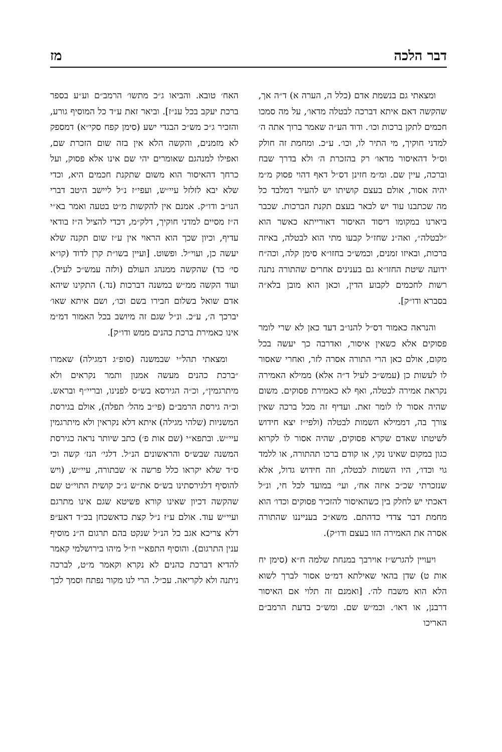דבר הלכה מז
ומצאתי גם בנשמת אדם (כלל ה, הערה א) ד״ה אך, שהקשה דאם איתא דברכה לבטלה מדאו׳, על מה סמכו חכמים לתקן ברכות וכו׳. ודוד הע״ה שאמר ברוך אתה ה׳ למדני חוקיך, מי התיר לו, וכו׳. ע״כ. ומחמת זה חולק וס״ל דהאיסור מדאו׳ רק בהזכרת ה׳ ולא בדרך שבח וברכה, עיין שם. ומ״מ חזינן דס״ל דאף דהוי פסוק מ״מ יהיה אסור, אולם בעצם קושיתו יש להעיר דמלבד כל מה שכתבנו עוד יש לבאר בעצם תקנת הברכות. שכבר ביארנו במקומו דיסוד האיסור דאורייתא כאשר הוא ״לבטלה״, ואה״נ שחז״ל קבעו מתי הוא לבטלה, באיזה ברכות, ובאיזו זמנים, וכמש״כ בחזו״א סימן קלה, וכה״ח ידועה שיטת החזו״א גם בענינים אחרים שהתורה נתנה רשות לחכמים לקבוע הדין, וכאן הוא מובן בלא״ה בסברא ודו״ק].
והנראה כאמור דס״ל להנו״ב דעד כאן לא שרי לומר פסוקים אלא כשאין איסור, ואדרבה כך יעשה בכל מקום, אולם כאן הרי התורה אסרה לזר, ואחרי שאסור לו לעשות כן (עמש״כ לעיל ד״ה אלא) ממילא האמירה נקראת אמירה לבטלה, ואף לא כאמירת פסוקים. משום שהיה אסור לו לומר זאת. ועדיף זה מכל ברכה שאין צורך בה, דממילא השמות לבטלה (ולפי״ז יצא חידוש לשיטתו שאדם שקרא פסוקים, שהיה אסור לו לקרוא כגון במקום שאינו נקי, או קודם ברכו תהתורה, או ללמד גוי וכדו׳, היו השמות לבטלה, וזה חידוש גדול, אלא שנזכרתי שכ״כ איזה אח׳, ועי׳ במועד לכל חי, ונ״ל דאכתי יש לחלק בין כשהאיסור להזכיר פסוקים וכדו׳ הוא מחמת דבר צדדי כדהתם. משא״כ בענייננו שהתורה אסרה את האמירה הזו בעצם ודו״ק).
ויעויין להגרש״ז אוירבך במנחת שלמה ח״א (סימן יח אות ט) שדן בהאי שאילתא דמ״ט אסור לברך לשוא הלא הוא משבח לה׳. [ואמנם זה תלוי אם האיסור דרבנן, או דאו׳. וכמ״ש שם. ומש״כ בדעת הרמב״ם האריכו
האח׳ טובא. והביאו ג״כ מתשו׳ הרמב״ם וע״ע בספר ברכת יעקב בכל ענ״ז]. וביאר זאת ע״ד כל המוסיף גורע, והזכיר ג״כ מש״כ הבגדי ישע (סימן קפח סקי״א) דמספק לא מזמנים, והקשה הלא אין בזה שום הזכרת שם, ואפילו למנהגם שאומרים יהי שם אינו אלא פסוק, ועל כרחך דהאיסור הוא משום שתקנת חכמים היא, וכדי שלא יבא לזלזל עיי״ש, ועפי״ז נ״ל ליישב היטב דברי הנו״ב ודו״ק. אמנם אין להקשות מ״ט בטעה ואמר בא״י ה״ז מסיים למדני חוקיך, דלק״מ, דכדי להציל ה״ז בודאי עדיף, וכיון שכך הוא הראוי אין ע״ז שום תקנה שלא יעשה כן, ועוי״ל. ופשוט. [ועיין בשו״ת קרן לדוד (קו״א סי׳ כד) שהקשה ממנהג העולם (ולזה עמש״כ לעיל). ועוד הקשה ממ״ש במשנה דברכות (נד.) התקינו שיהא אדם שואל בשלום חבירו בשם וכו׳, ושם איתא שאו׳ יברכך ה׳, ע״כ. ונ״ל שגם זה מיושב בכל האמור דמ״מ אינו כאמירת ברכת כהנים ממש ודו״ק].
ומצאתי תהל״י שבמשנה (סופ״ג דמגילה) שאמרו ״ברכת כהנים מעשה אמנון ותמר נקראים ולא מיתרגמין״, וכ״ה הגירסא בש״ס לפנינו, ובריי״ף ובראש. וכ״ה גירסת הרמב״ם (פי״ב מהל׳ תפלה), אולם בגירסת המשניות (שלהי מגילה) איתא דלא נקראין ולא מיתרגמין עיי״ש. ובתפא״י (שם אות פ׳) כתב שיותר נראה כגירסת המשנה שבש״ס והראשונים הנ״ל. דלגי׳ הנז׳ קשה וכי ס״ד שלא יקראו כלל פרשה א׳ שבתורה, עיי״ש, (ויש להוסיף דלגירסתינו בש״ס את״ש ג״כ קושית התוי״ט שם שהקשה דכיון שאינו קורא פשיטא שגם אינו מתרגם ועיי״ש עוד. אולם ע״ז נ״ל קצת כדאשכחן בכ״ד דאע״פ דלא צריכא אגב כל הנ״ל שנקט בהם תרגום ה״נ מוסיף ענין התרגום). והוסיף התפא״י וז״ל מיהו בירושלמי קאמר להדיא דברכת כהנים לא נקרא וקאמר מ״ט, לברכה ניתנה ולא לקריאה. עכ״ל. הרי לנו מקור נפתח וסמך לכך